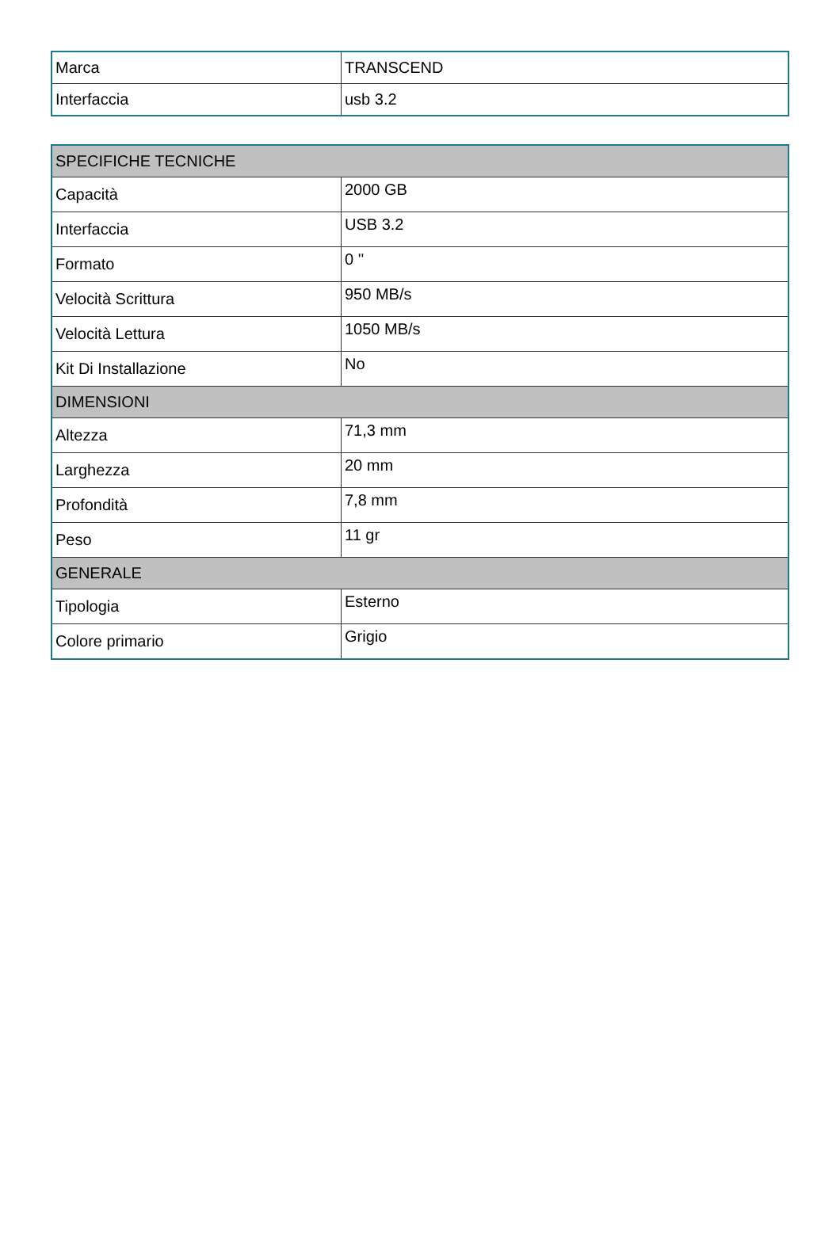| Marca | TRANSCEND |
| Interfaccia | usb 3.2 |
| SPECIFICHE TECNICHE | |
| --- | --- |
| Capacità | 2000 GB |
| Interfaccia | USB 3.2 |
| Formato | 0 '' |
| Velocità Scrittura | 950 MB/s |
| Velocità Lettura | 1050 MB/s |
| Kit Di Installazione | No |
| DIMENSIONI | |
| Altezza | 71,3 mm |
| Larghezza | 20 mm |
| Profondità | 7,8 mm |
| Peso | 11 gr |
| GENERALE | |
| Tipologia | Esterno |
| Colore primario | Grigio |